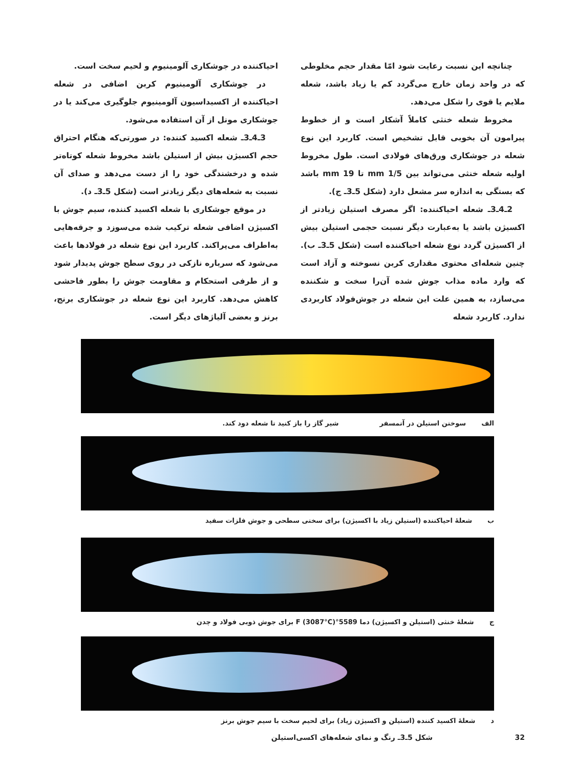چنانچه این نسبت رعایت شود امّا مقدار حجم مخلوطی که در واحد زمان خارج می‌گردد کم یا زیاد باشد، شعله ملایم یا قوی را شکل می‌دهد.
مخروط شعله خنثی کاملاً آشکار است و از خطوط پیرامون آن بخوبی قابل تشخیص است. کاربرد این نوع شعله در جوشکاری ورق‌های فولادی است. طول مخروط اولیه شعله خنثی می‌تواند بین 1/5 mm تا 19 mm باشد که بستگی به اندازه سر مشعل دارد (شکل 5ـ3ـ ج).
2ـ4ـ3ـ شعله احیاکننده: اگر مصرف استیلن زیادتر از اکسیژن باشد یا به‌عبارت دیگر نسبت حجمی استیلن بیش از اکسیژن گردد نوع شعله احیاکننده است (شکل 5ـ3ـ ب). چنین شعله‌ای محتوی مقداری کربن نسوخته و آزاد است که وارد ماده مذاب جوش شده آن‌را سخت و شکننده می‌سازد، به همین علت این شعله در جوش‌فولاد کاربردی ندارد. کاربرد شعله
احیاکننده در جوشکاری آلومینیوم و لحیم سخت است.
در جوشکاری آلومینیوم کربن اضافی در شعله احیاکننده از اکسیداسیون آلومینیوم جلوگیری می‌کند یا در جوشکاری مونل از آن استفاده می‌شود.
3ـ4ـ3ـ شعله اکسید کننده: در صورتی‌که هنگام احتراق حجم اکسیژن بیش از استیلن باشد مخروط شعله کوتاه‌تر شده و درخشندگی خود را از دست می‌دهد و صدای آن نسبت به شعله‌های دیگر زیادتر است (شکل 5ـ3ـ د).
در موقع جوشکاری با شعله اکسید کننده، سیم جوش با اکسیژن اضافی شعله ترکیب شده می‌سوزد و جرقه‌هایی به‌اطراف می‌پراکند. کاربرد این نوع شعله در فولادها باعث می‌شود که سرباره نازکی در روی سطح جوش پدیدار شود و از طرفی استحکام و مقاومت جوش را بطور فاحشی کاهش می‌دهد. کاربرد این نوع شعله در جوشکاری برنج، برنز و بعضی آلیاژهای دیگر است.
الف سوختن استیلن در آتمسفر شیر گاز را باز کنید تا شعله دود کند.
ب شعلهٔ احیاکننده (استیلن زیاد با اکسیژن) برای سختی سطحی و جوش فلزات سفید
ج شعلهٔ خنثی (استیلن و اکسیژن) دما 5589°F (3087°C) برای جوش ذوبی فولاد و چدن
د شعلهٔ اکسید کننده (استیلن و اکسیژن زیاد) برای لحیم سخت با سیم جوش برنز
32 شکل 5ـ3ـ رنگ و نمای شعله‌های اکسی‌استیلن